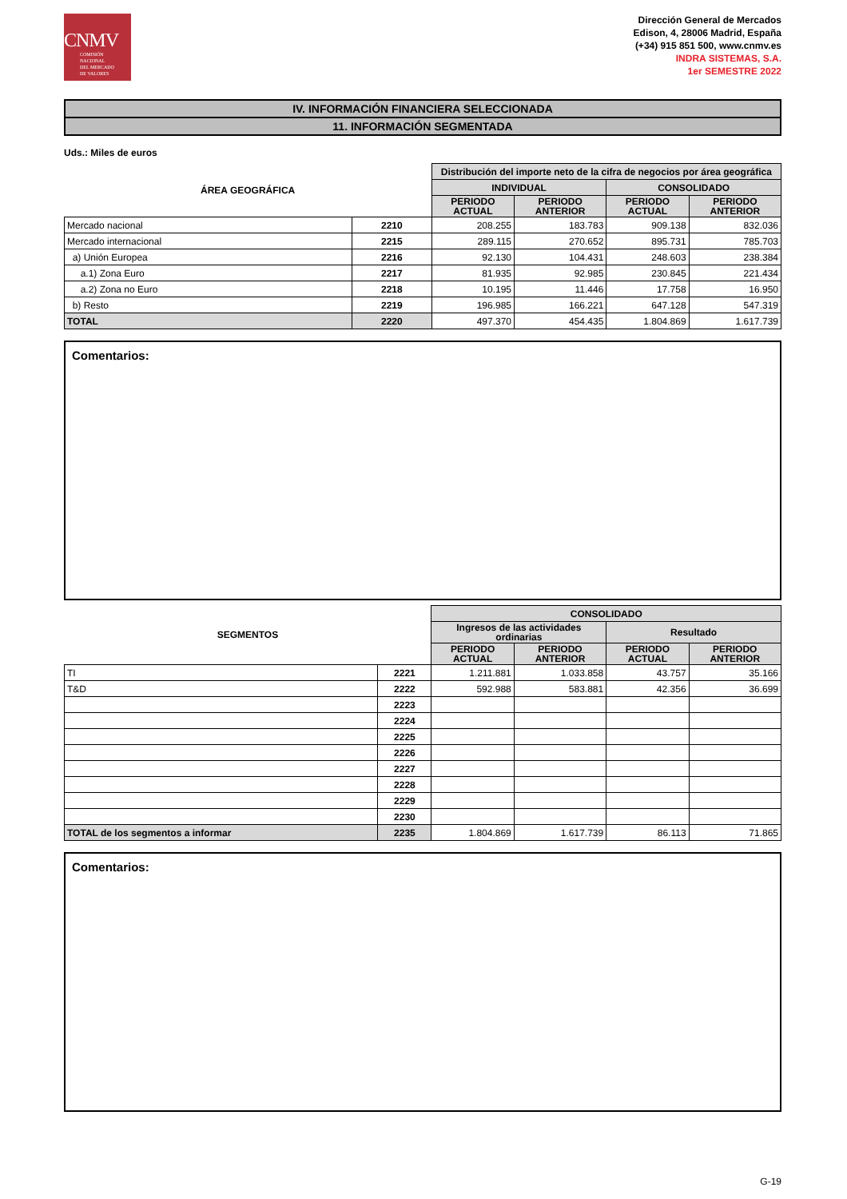CNMV
COMISIÓN
NACIONAL
DEL MERCADO
DE VALORES
Dirección General de Mercados
Edison, 4, 28006 Madrid, España
(+34) 915 851 500, www.cnmv.es
INDRA SISTEMAS, S.A.
1er SEMESTRE 2022
IV. INFORMACIÓN FINANCIERA SELECCIONADA
11. INFORMACIÓN SEGMENTADA
Uds.: Miles de euros
| ÁREA GEOGRÁFICA | | Distribución del importe neto de la cifra de negocios por área geográfica | | | |
| --- | --- | --- | --- | --- | --- |
| | | INDIVIDUAL | | CONSOLIDADO | |
| | | PERIODO ACTUAL | PERIODO ANTERIOR | PERIODO ACTUAL | PERIODO ANTERIOR |
| Mercado nacional | 2210 | 208.255 | 183.783 | 909.138 | 832.036 |
| Mercado internacional | 2215 | 289.115 | 270.652 | 895.731 | 785.703 |
| a) Unión Europea | 2216 | 92.130 | 104.431 | 248.603 | 238.384 |
| a.1) Zona Euro | 2217 | 81.935 | 92.985 | 230.845 | 221.434 |
| a.2) Zona no Euro | 2218 | 10.195 | 11.446 | 17.758 | 16.950 |
| b) Resto | 2219 | 196.985 | 166.221 | 647.128 | 547.319 |
| TOTAL | 2220 | 497.370 | 454.435 | 1.804.869 | 1.617.739 |
Comentarios:
| SEGMENTOS | | CONSOLIDADO | | | |
| --- | --- | --- | --- | --- | --- |
| | | Ingresos de las actividades ordinarias | | Resultado | |
| | | PERIODO ACTUAL | PERIODO ANTERIOR | PERIODO ACTUAL | PERIODO ANTERIOR |
| TI | 2221 | 1.211.881 | 1.033.858 | 43.757 | 35.166 |
| T&D | 2222 | 592.988 | 583.881 | 42.356 | 36.699 |
| | 2223 | | | | |
| | 2224 | | | | |
| | 2225 | | | | |
| | 2226 | | | | |
| | 2227 | | | | |
| | 2228 | | | | |
| | 2229 | | | | |
| | 2230 | | | | |
| TOTAL de los segmentos a informar | 2235 | 1.804.869 | 1.617.739 | 86.113 | 71.865 |
Comentarios:
G-19